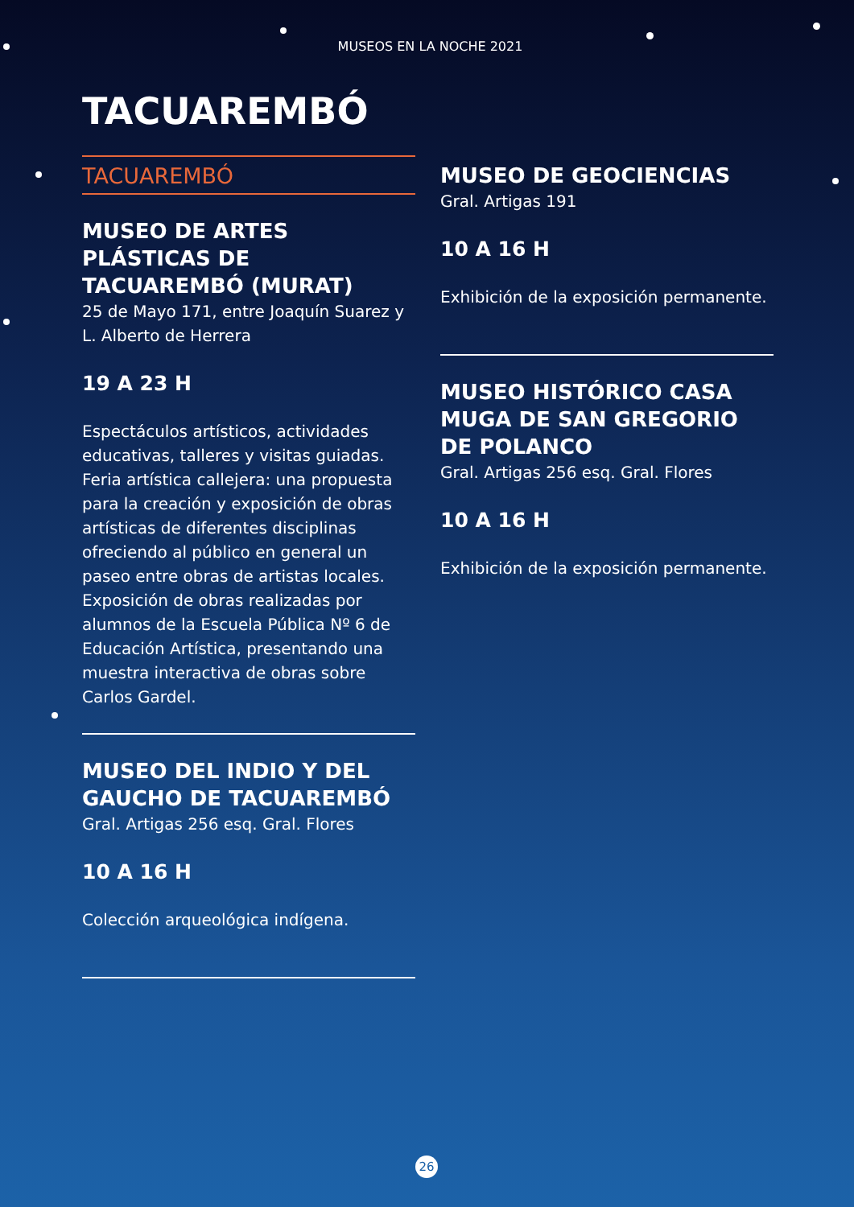MUSEOS EN LA NOCHE 2021
TACUAREMBÓ
TACUAREMBÓ
MUSEO DE ARTES PLÁSTICAS DE TACUAREMBÓ (MURAT)
25 de Mayo 171, entre Joaquín Suarez y L. Alberto de Herrera
19 A 23 H
Espectáculos artísticos, actividades educativas, talleres y visitas guiadas. Feria artística callejera: una propuesta para la creación y exposición de obras artísticas de diferentes disciplinas ofreciendo al público en general un paseo entre obras de artistas locales. Exposición de obras realizadas por alumnos de la Escuela Pública Nº 6 de Educación Artística, presentando una muestra interactiva de obras sobre Carlos Gardel.
MUSEO DEL INDIO Y DEL GAUCHO DE TACUAREMBÓ
Gral. Artigas 256 esq. Gral. Flores
10 A 16 H
Colección arqueológica indígena.
MUSEO DE GEOCIENCIAS
Gral. Artigas 191
10 A 16 H
Exhibición de la exposición permanente.
MUSEO HISTÓRICO CASA MUGA DE SAN GREGORIO DE POLANCO
Gral. Artigas 256 esq. Gral. Flores
10 A 16 H
Exhibición de la exposición permanente.
26